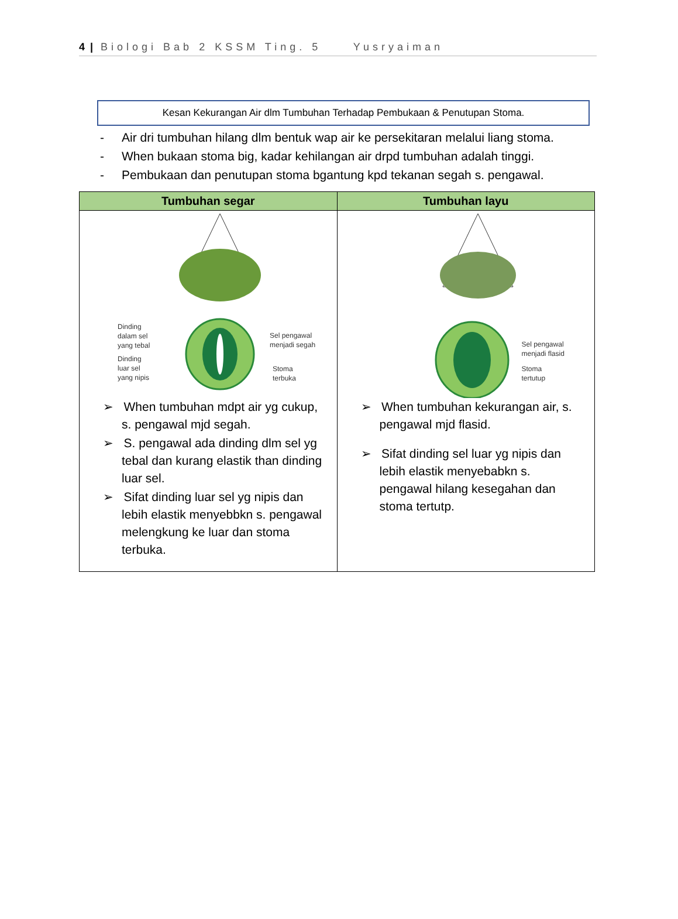4 | Biologi Bab 2 KSSM Ting. 5 Yusryaiman
Kesan Kekurangan Air dlm Tumbuhan Terhadap Pembukaan & Penutupan Stoma.
- Air dri tumbuhan hilang dlm bentuk wap air ke persekitaran melalui liang stoma.
- When bukaan stoma big, kadar kehilangan air drpd tumbuhan adalah tinggi.
- Pembukaan dan penutupan stoma bgantung kpd tekanan segah s. pengawal.
| Tumbuhan segar | Tumbuhan layu |
| --- | --- |
| Dinding dalam sel yang tebal Dinding luar sel yang nipis Sel pengawal menjadi segah Stoma terbuka ➢ When tumbuhan mdpt air yg cukup, s. pengawal mjd segah. ➢ S. pengawal ada dinding dlm sel yg tebal dan kurang elastik than dinding luar sel. ➢ Sifat dinding luar sel yg nipis dan lebih elastik menyebbkn s. pengawal melengkung ke luar dan stoma terbuka. | Sel pengawal menjadi flasid Stoma tertutup ➢ When tumbuhan kekurangan air, s. pengawal mjd flasid. ➢ Sifat dinding sel luar yg nipis dan lebih elastik menyebabkn s. pengawal hilang kesegahan dan stoma tertutp. |